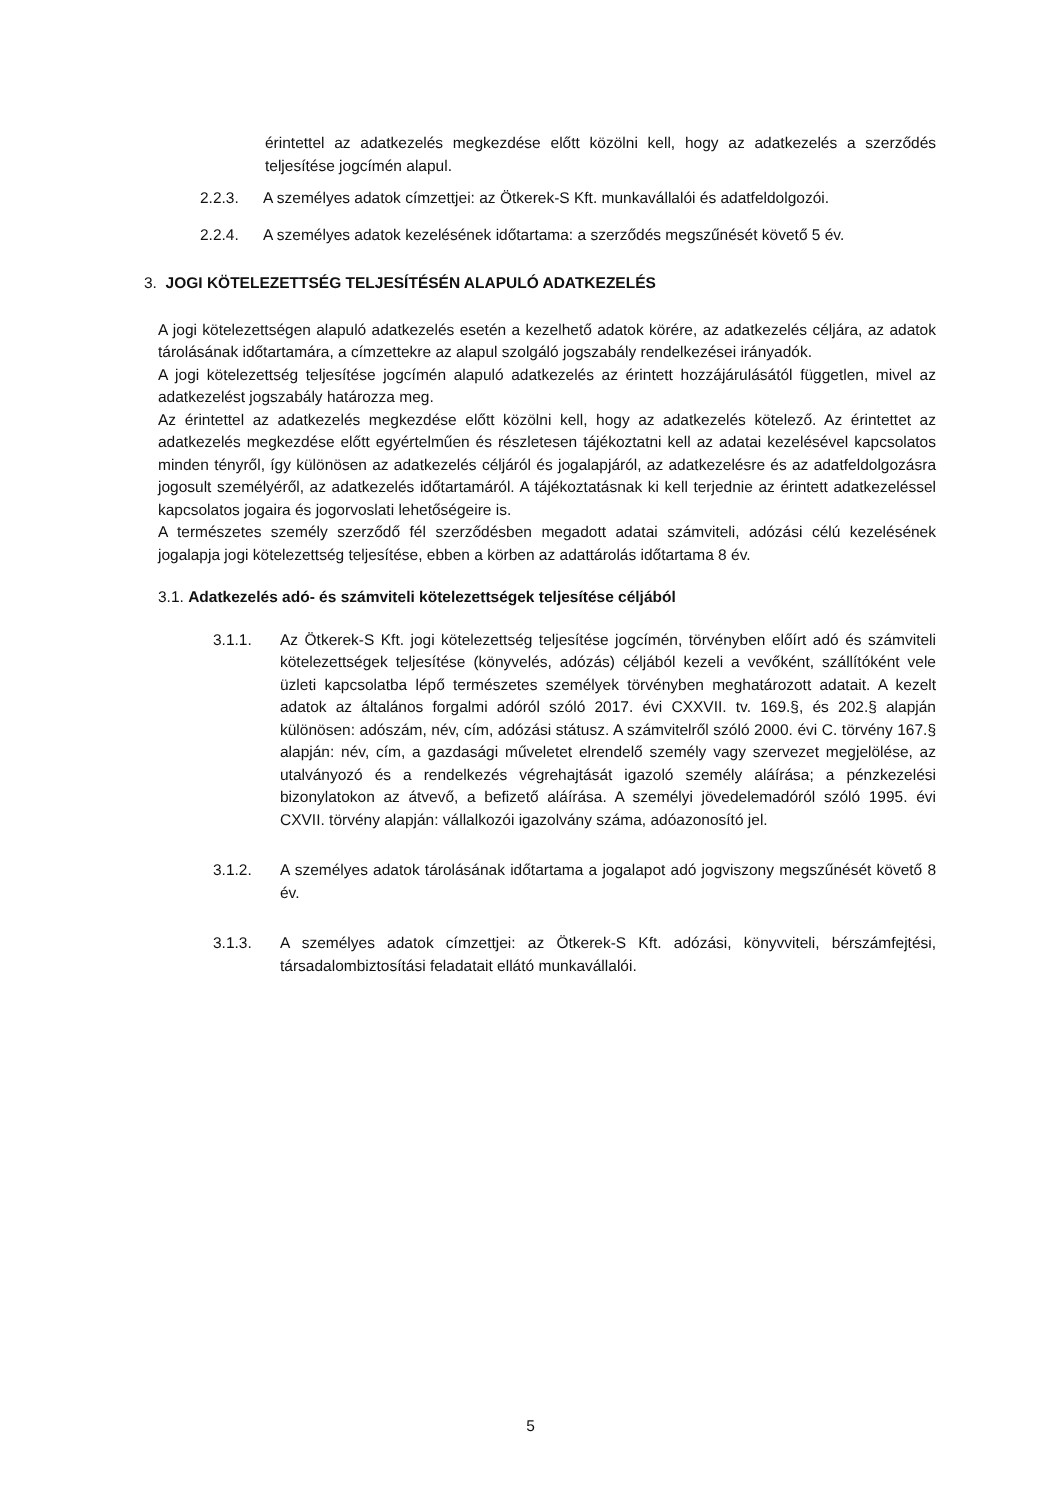érintettel az adatkezelés megkezdése előtt közölni kell, hogy az adatkezelés a szerződés teljesítése jogcímén alapul.
2.2.3. A személyes adatok címzettjei: az Ötkerek-S Kft. munkavállalói és adatfeldolgozói.
2.2.4. A személyes adatok kezelésének időtartama: a szerződés megszűnését követő 5 év.
3. JOGI KÖTELEZETTSÉG TELJESÍTÉSÉN ALAPULÓ ADATKEZELÉS
A jogi kötelezettségen alapuló adatkezelés esetén a kezelhető adatok körére, az adatkezelés céljára, az adatok tárolásának időtartamára, a címzettekre az alapul szolgáló jogszabály rendelkezései irányadók.
A jogi kötelezettség teljesítése jogcímén alapuló adatkezelés az érintett hozzájárulásától független, mivel az adatkezelést jogszabály határozza meg.
Az érintettel az adatkezelés megkezdése előtt közölni kell, hogy az adatkezelés kötelező. Az érintettet az adatkezelés megkezdése előtt egyértelműen és részletesen tájékoztatni kell az adatai kezelésével kapcsolatos minden tényről, így különösen az adatkezelés céljáról és jogalapjáról, az adatkezelésre és az adatfeldolgozásra jogosult személyéről, az adatkezelés időtartamáról. A tájékoztatásnak ki kell terjednie az érintett adatkezeléssel kapcsolatos jogaira és jogorvoslati lehetőségeire is.
A természetes személy szerződő fél szerződésben megadott adatai számviteli, adózási célú kezelésének jogalapja jogi kötelezettség teljesítése, ebben a körben az adattárolás időtartama 8 év.
3.1. Adatkezelés adó- és számviteli kötelezettségek teljesítése céljából
3.1.1. Az Ötkerek-S Kft. jogi kötelezettség teljesítése jogcímén, törvényben előírt adó és számviteli kötelezettségek teljesítése (könyvelés, adózás) céljából kezeli a vevőként, szállítóként vele üzleti kapcsolatba lépő természetes személyek törvényben meghatározott adatait. A kezelt adatok az általános forgalmi adóról szóló 2017. évi CXXVII. tv. 169.§, és 202.§ alapján különösen: adószám, név, cím, adózási státusz. A számvitelről szóló 2000. évi C. törvény 167.§ alapján: név, cím, a gazdasági műveletet elrendelő személy vagy szervezet megjelölése, az utalványozó és a rendelkezés végrehajtását igazoló személy aláírása; a pénzkezelési bizonylatokon az átvevő, a befizető aláírása. A személyi jövedelemadóról szóló 1995. évi CXVII. törvény alapján: vállalkozói igazolvány száma, adóazonosító jel.
3.1.2. A személyes adatok tárolásának időtartama a jogalapot adó jogviszony megszűnését követő 8 év.
3.1.3. A személyes adatok címzettjei: az Ötkerek-S Kft. adózási, könyvviteli, bérszámfejtési, társadalombiztosítási feladatait ellátó munkavállalói.
5